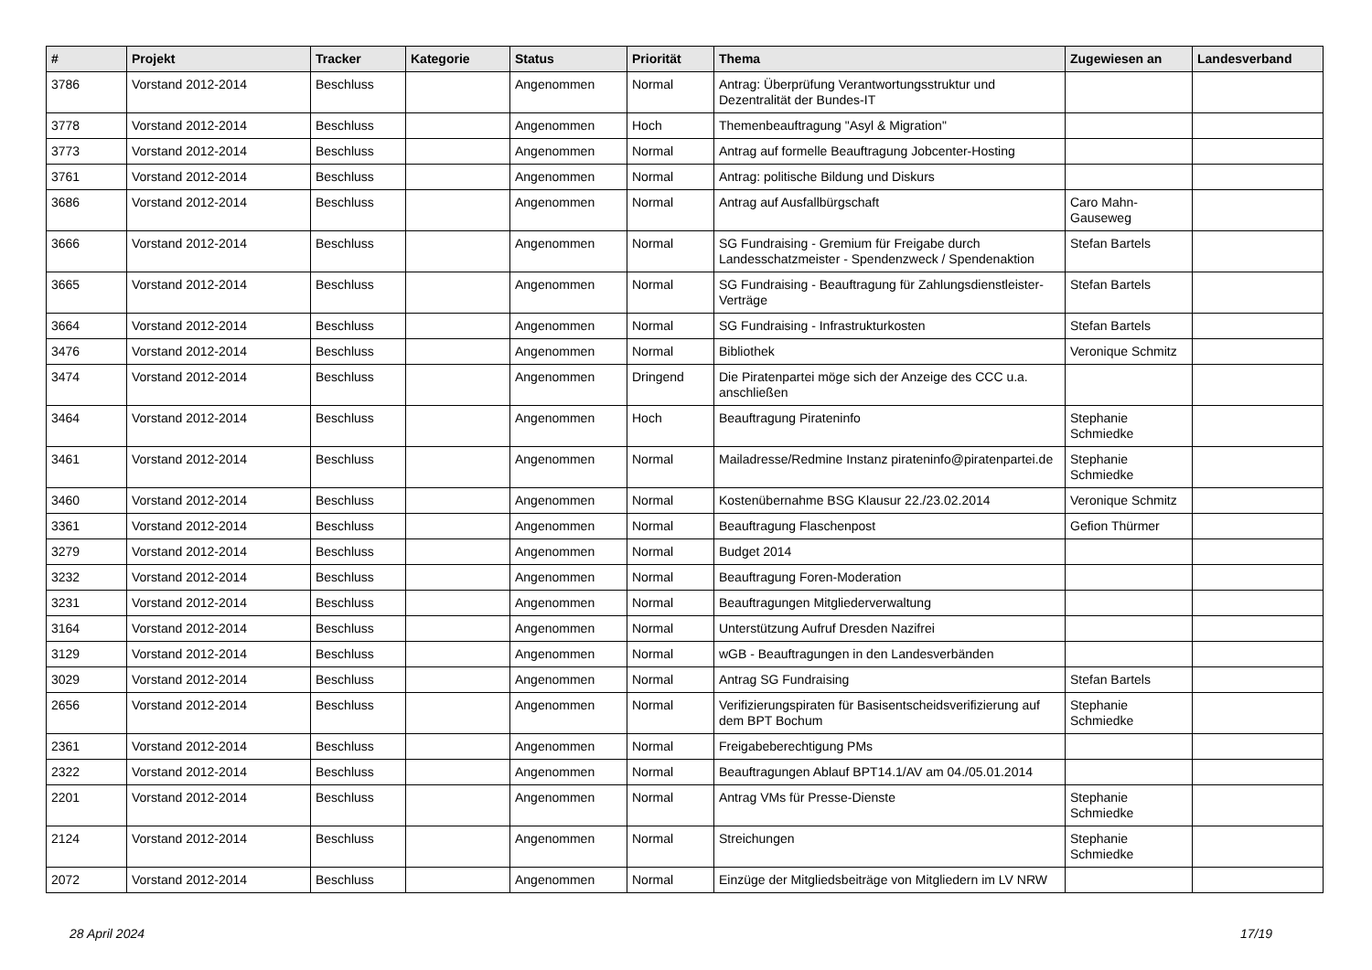| # | Projekt | Tracker | Kategorie | Status | Priorität | Thema | Zugewiesen an | Landesverband |
| --- | --- | --- | --- | --- | --- | --- | --- | --- |
| 3786 | Vorstand 2012-2014 | Beschluss | | Angenommen | Normal | Antrag: Überprüfung Verantwortungsstruktur und Dezentralität der Bundes-IT | | |
| 3778 | Vorstand 2012-2014 | Beschluss | | Angenommen | Hoch | Themenbeauftragung "Asyl & Migration" | | |
| 3773 | Vorstand 2012-2014 | Beschluss | | Angenommen | Normal | Antrag auf formelle Beauftragung Jobcenter-Hosting | | |
| 3761 | Vorstand 2012-2014 | Beschluss | | Angenommen | Normal | Antrag: politische Bildung und Diskurs | | |
| 3686 | Vorstand 2012-2014 | Beschluss | | Angenommen | Normal | Antrag auf Ausfallbürgschaft | Caro Mahn-Gauseweg | |
| 3666 | Vorstand 2012-2014 | Beschluss | | Angenommen | Normal | SG Fundraising - Gremium für Freigabe durch Landesschatzmeister - Spendenzweck / Spendenaktion | Stefan Bartels | |
| 3665 | Vorstand 2012-2014 | Beschluss | | Angenommen | Normal | SG Fundraising - Beauftragung für Zahlungsdienstleister-Verträge | Stefan Bartels | |
| 3664 | Vorstand 2012-2014 | Beschluss | | Angenommen | Normal | SG Fundraising - Infrastrukturkosten | Stefan Bartels | |
| 3476 | Vorstand 2012-2014 | Beschluss | | Angenommen | Normal | Bibliothek | Veronique Schmitz | |
| 3474 | Vorstand 2012-2014 | Beschluss | | Angenommen | Dringend | Die Piratenpartei möge sich der Anzeige des CCC u.a. anschließen | | |
| 3464 | Vorstand 2012-2014 | Beschluss | | Angenommen | Hoch | Beauftragung Pirateninfo | Stephanie Schmiedke | |
| 3461 | Vorstand 2012-2014 | Beschluss | | Angenommen | Normal | Mailadresse/Redmine Instanz pirateninfo@piratenpartei.de | Stephanie Schmiedke | |
| 3460 | Vorstand 2012-2014 | Beschluss | | Angenommen | Normal | Kostenübernahme BSG Klausur 22./23.02.2014 | Veronique Schmitz | |
| 3361 | Vorstand 2012-2014 | Beschluss | | Angenommen | Normal | Beauftragung Flaschenpost | Gefion Thürmer | |
| 3279 | Vorstand 2012-2014 | Beschluss | | Angenommen | Normal | Budget 2014 | | |
| 3232 | Vorstand 2012-2014 | Beschluss | | Angenommen | Normal | Beauftragung Foren-Moderation | | |
| 3231 | Vorstand 2012-2014 | Beschluss | | Angenommen | Normal | Beauftragungen Mitgliederverwaltung | | |
| 3164 | Vorstand 2012-2014 | Beschluss | | Angenommen | Normal | Unterstützung Aufruf Dresden Nazifrei | | |
| 3129 | Vorstand 2012-2014 | Beschluss | | Angenommen | Normal | wGB - Beauftragungen in den Landesverbänden | | |
| 3029 | Vorstand 2012-2014 | Beschluss | | Angenommen | Normal | Antrag SG Fundraising | Stefan Bartels | |
| 2656 | Vorstand 2012-2014 | Beschluss | | Angenommen | Normal | Verifizierungspiraten für Basisentscheidsverifizierung auf dem BPT Bochum | Stephanie Schmiedke | |
| 2361 | Vorstand 2012-2014 | Beschluss | | Angenommen | Normal | Freigabeberechtigung PMs | | |
| 2322 | Vorstand 2012-2014 | Beschluss | | Angenommen | Normal | Beauftragungen Ablauf BPT14.1/AV am 04./05.01.2014 | | |
| 2201 | Vorstand 2012-2014 | Beschluss | | Angenommen | Normal | Antrag VMs für Presse-Dienste | Stephanie Schmiedke | |
| 2124 | Vorstand 2012-2014 | Beschluss | | Angenommen | Normal | Streichungen | Stephanie Schmiedke | |
| 2072 | Vorstand 2012-2014 | Beschluss | | Angenommen | Normal | Einzüge der Mitgliedsbeiträge von Mitgliedern im LV NRW | | |
28 April 2024 17/19